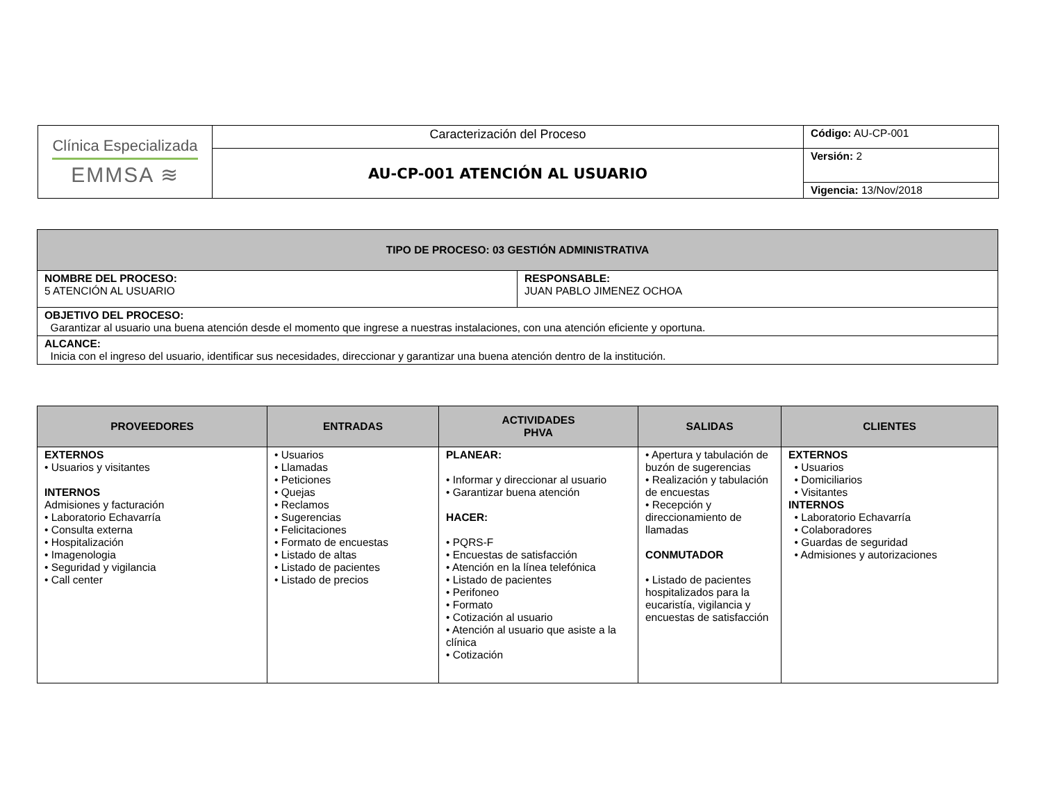| Clínica Especializada EMMSA ≋ | Caracterización del Proceso | Código: AU-CP-001 |
| | AU-CP-001 ATENCIÓN AL USUARIO | Versión: 2 |
| | | Vigencia: 13/Nov/2018 |
| TIPO DE PROCESO: 03 GESTIÓN ADMINISTRATIVA | |
| NOMBRE DEL PROCESO: 5 ATENCIÓN AL USUARIO | RESPONSABLE: JUAN PABLO JIMENEZ OCHOA |
| OBJETIVO DEL PROCESO: Garantizar al usuario una buena atención desde el momento que ingrese a nuestras instalaciones, con una atención eficiente y oportuna. | |
| ALCANCE: Inicia con el ingreso del usuario, identificar sus necesidades, direccionar y garantizar una buena atención dentro de la institución. | |
| PROVEEDORES | ENTRADAS | ACTIVIDADES PHVA | SALIDAS | CLIENTES |
| --- | --- | --- | --- | --- |
| EXTERNOS • Usuarios y visitantes INTERNOS Admisiones y facturación • Laboratorio Echavarría • Consulta externa • Hospitalización • Imagenologia • Seguridad y vigilancia • Call center | • Usuarios • Llamadas • Peticiones • Quejas • Reclamos • Sugerencias • Felicitaciones • Formato de encuestas • Listado de altas • Listado de pacientes • Listado de precios | PLANEAR: • Informar y direccionar al usuario • Garantizar buena atención HACER: • PQRS-F • Encuestas de satisfacción • Atención en la línea telefónica • Listado de pacientes • Perifoneo • Formato • Cotización al usuario • Atención al usuario que asiste a la clínica • Cotización | • Apertura y tabulación de buzón de sugerencias • Realización y tabulación de encuestas • Recepción y direccionamiento de llamadas CONMUTADOR • Listado de pacientes hospitalizados para la eucaristía, vigilancia y encuestas de satisfacción | EXTERNOS • Usuarios • Domiciliarios • Visitantes INTERNOS • Laboratorio Echavarría • Colaboradores • Guardas de seguridad • Admisiones y autorizaciones |